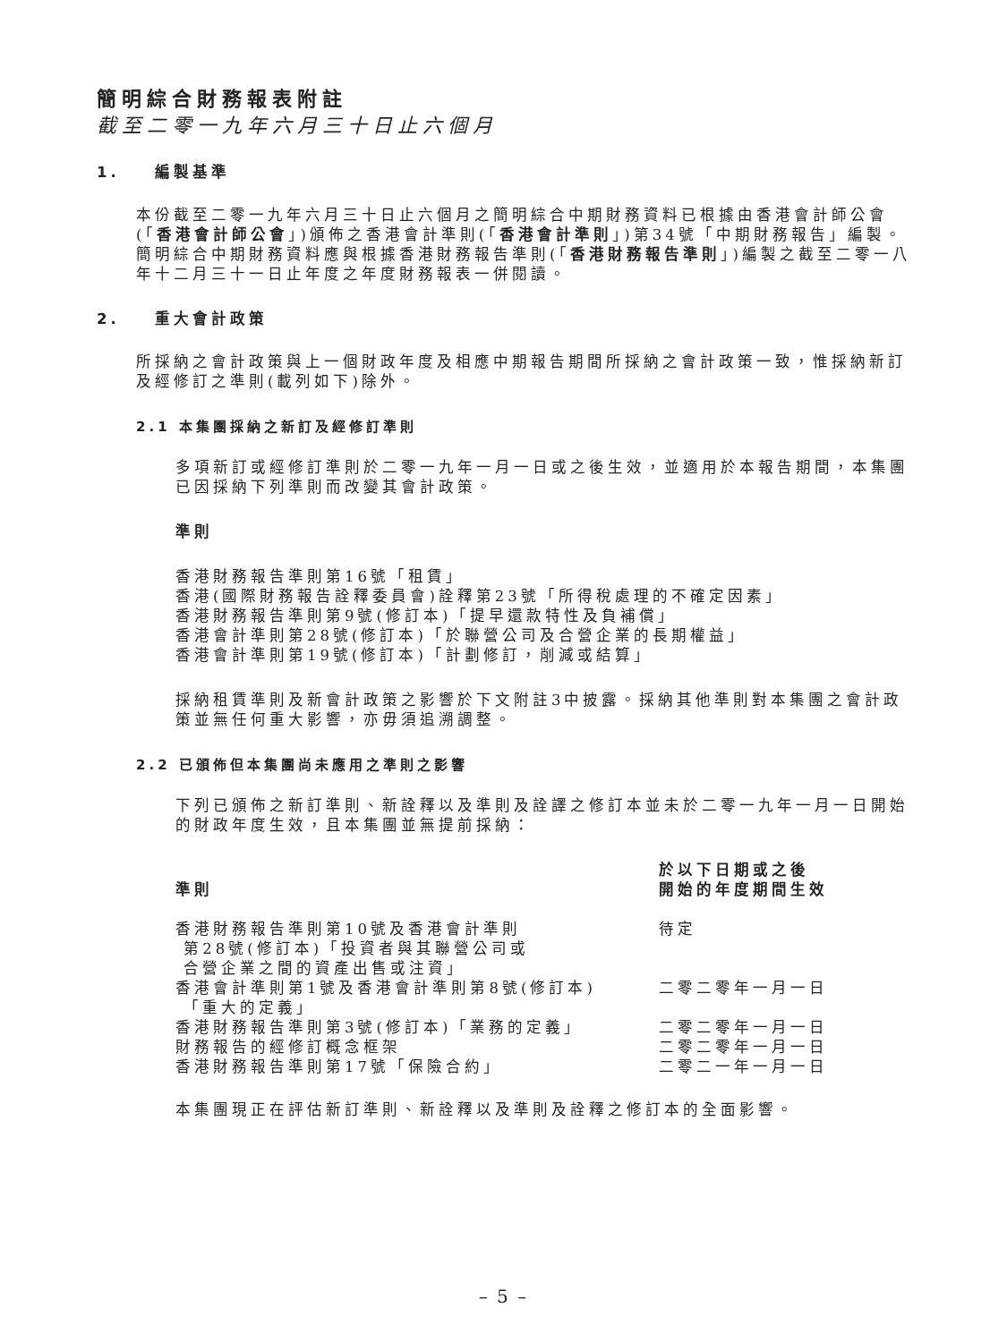簡明綜合財務報表附註
截至二零一九年六月三十日止六個月
1. 編製基準
本份截至二零一九年六月三十日止六個月之簡明綜合中期財務資料已根據由香港會計師公會(「香港會計師公會」)頒佈之香港會計準則(「香港會計準則」)第34號「中期財務報告」編製。簡明綜合中期財務資料應與根據香港財務報告準則(「香港財務報告準則」)編製之截至二零一八年十二月三十一日止年度之年度財務報表一併閱讀。
2. 重大會計政策
所採納之會計政策與上一個財政年度及相應中期報告期間所採納之會計政策一致，惟採納新訂及經修訂之準則(載列如下)除外。
2.1 本集團採納之新訂及經修訂準則
多項新訂或經修訂準則於二零一九年一月一日或之後生效，並適用於本報告期間，本集團已因採納下列準則而改變其會計政策。
準則
香港財務報告準則第16號「租賃」
香港(國際財務報告詮釋委員會)詮釋第23號「所得稅處理的不確定因素」
香港財務報告準則第9號(修訂本)「提早還款特性及負補償」
香港會計準則第28號(修訂本)「於聯營公司及合營企業的長期權益」
香港會計準則第19號(修訂本)「計劃修訂，削減或結算」
採納租賃準則及新會計政策之影響於下文附註3中披露。採納其他準則對本集團之會計政策並無任何重大影響，亦毋須追溯調整。
2.2 已頒佈但本集團尚未應用之準則之影響
下列已頒佈之新訂準則、新詮釋以及準則及詮譯之修訂本並未於二零一九年一月一日開始的財政年度生效，且本集團並無提前採納：
| 準則 | 於以下日期或之後 開始的年度期間生效 |
| --- | --- |
| 香港財務報告準則第10號及香港會計準則 第28號(修訂本)「投資者與其聯營公司或 合營企業之間的資產出售或注資」 | 待定 |
| 香港會計準則第1號及香港會計準則第8號(修訂本) 「重大的定義」 | 二零二零年一月一日 |
| 香港財務報告準則第3號(修訂本)「業務的定義」 | 二零二零年一月一日 |
| 財務報告的經修訂概念框架 | 二零二零年一月一日 |
| 香港財務報告準則第17號「保險合約」 | 二零二一年一月一日 |
本集團現正在評估新訂準則、新詮釋以及準則及詮釋之修訂本的全面影響。
– 5 –